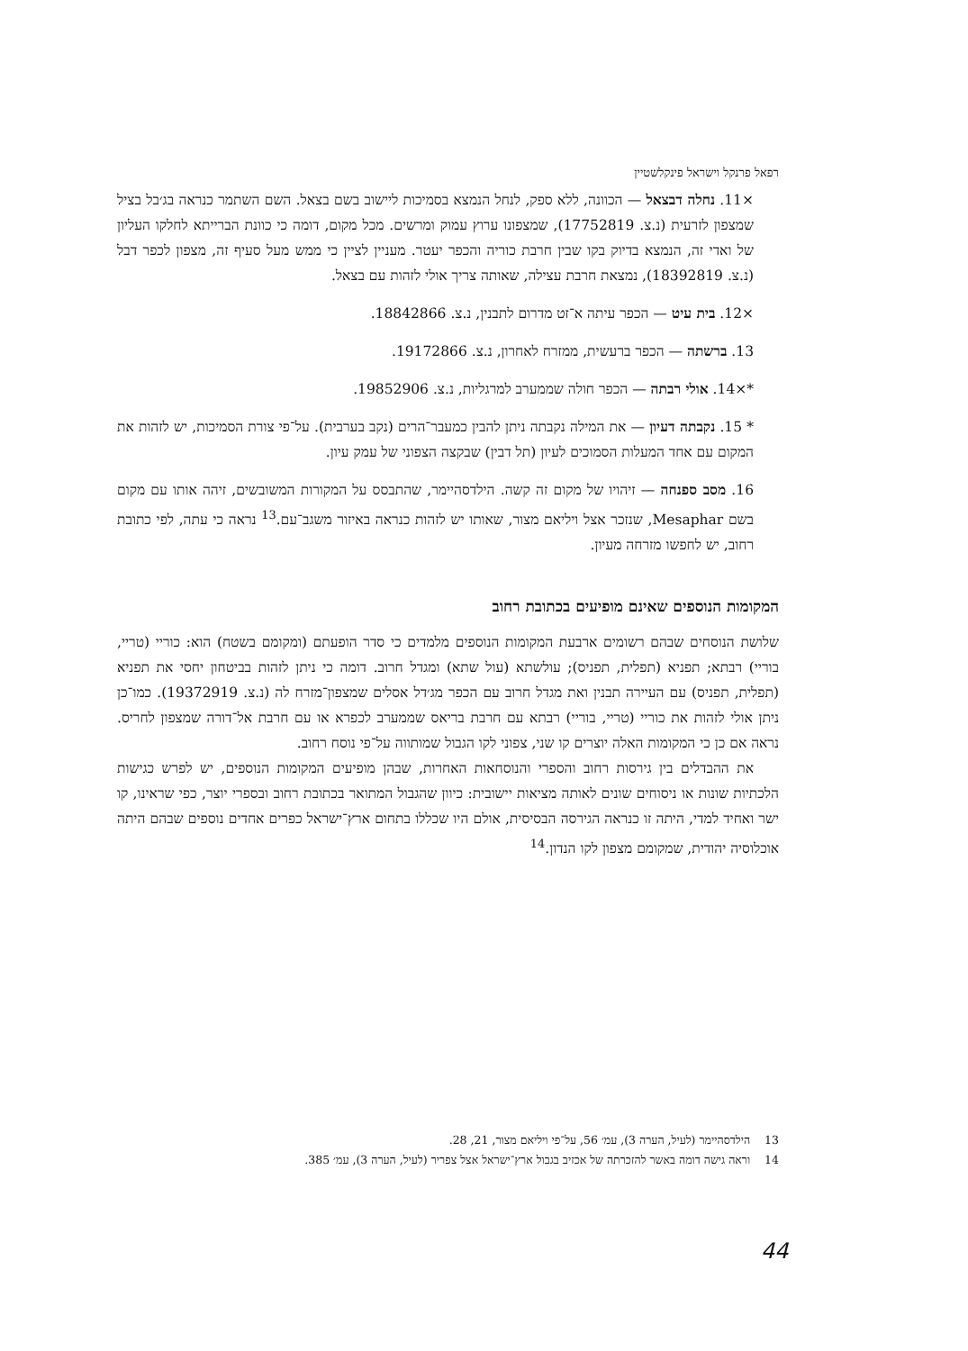רפאל פרנקל וישראל פינקלשטיין
×11. נחלה דבצאל — הכוונה, ללא ספק, לנחל הנמצא בסמיכות ליישוב בשם בצאל. השם השתמר כנראה בג׳בל בציל שמצפון לזרעית (נ.צ. 17752819), שמצפונו ערוץ עמוק ומרשים. מכל מקום, דומה כי כוונת הברייתא לחלקו העליון של ואדי זה, הנמצא בדיוק בקו שבין חרבת כוריה והכפר יעטר. מעניין לציין כי ממש מעל סעיף זה, מצפון לכפר דבל (נ.צ. 18392819), נמצאת חרבת עצילה, שאותה צריך אולי לזהות עם בצאל.
×12. בית עיט — הכפר עיתה א־זט מדרום לתבנין, נ.צ. 18842866.
13. ברשתה — הכפר ברעשית, ממזרח לאחרון, נ.צ. 19172866.
*×14. אולי רבתה — הכפר חולה שממערב למרגליות, נ.צ. 19852906.
* 15. נקבתה דעיון — את המילה נקבתה ניתן להבין כמעבר־הרים (נקב בערבית). על־פי צורת הסמיכות, יש לזהות את המקום עם אחד המעלות הסמוכים לעיון (תל דבין) שבקצה הצפוני של עמק עיון.
16. מסב ספנחה — זיהויו של מקום זה קשה. הילדסהיימר, שהתבסס על המקורות המשובשים, זיהה אותו עם מקום בשם Mesaphar, שנזכר אצל ויליאם מצור, שאותו יש לזהות כנראה באיזור משגב־עם.<sup>13</sup> נראה כי עתה, לפי כתובת רחוב, יש לחפשו מזרחה מעיון.
המקומות הנוספים שאינם מופיעים בכתובת רחוב
שלושת הנוסחים שבהם רשומים ארבעת המקומות הנוספים מלמדים כי סדר הופעתם (ומקומם בשטח) הוא: כוריי (טריי, בוריי) רבתא; תפניא (תפלית, תפניס); עולשתא (עול שתא) ומגדל חרוב. דומה כי ניתן לזהות בביטחון יחסי את תפניא (תפלית, תפניס) עם העיירה תבנין ואת מגדל חרוב עם הכפר מג׳דל אסלים שמצפון־מזרח לה (נ.צ. 19372919). כמו־כן ניתן אולי לזהות את כוריי (טריי, בוריי) רבתא עם חרבת בריאס שממערב לכפרא או עם חרבת אל־דורה שמצפון לחריס. נראה אם כן כי המקומות האלה יוצרים קו שני, צפוני לקו הגבול שמותווה על־פי נוסח רחוב.
את ההבדלים בין גירסות רחוב והספרי והנוסחאות האחרות, שבהן מופיעים המקומות הנוספים, יש לפרש כגישות הלכתיות שונות או ניסוחים שונים לאותה מציאות יישובית: כיוון שהגבול המתואר בכתובת רחוב ובספרי יוצר, כפי שראינו, קו ישר ואחיד למדי, היתה זו כנראה הגירסה הבסיסית, אולם היו שכללו בתחום ארץ־ישראל כפרים אחדים נוספים שבהם היתה אוכלוסיה יהודית, שמקומם מצפון לקו הנדון.<sup>14</sup>
13 הילדסהיימר (לעיל, הערה 3), עמ׳ 56, על־פי ויליאם מצור, 21, 28.
14 וראה גישה דומה באשר להזכרתה של אכזיב בגבול ארץ־ישראל אצל צפריר (לעיל, הערה 3), עמ׳ 385.
44